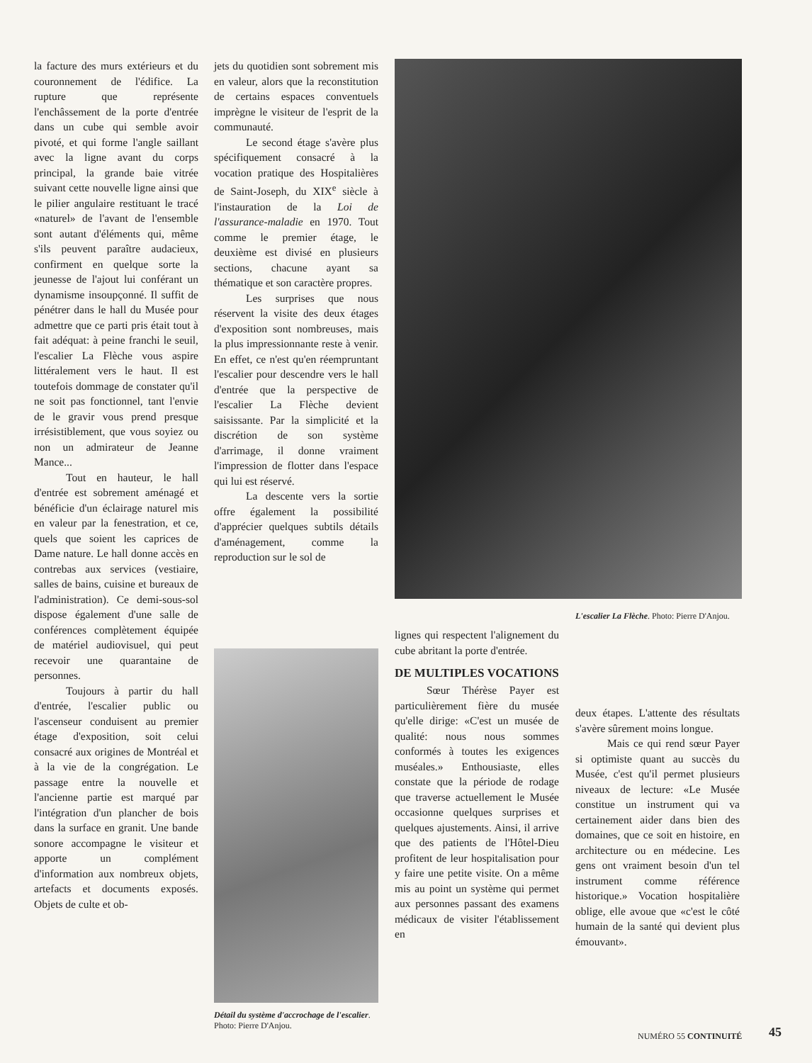la facture des murs extérieurs et du couronnement de l'édifice. La rupture que représente l'enchâssement de la porte d'entrée dans un cube qui semble avoir pivoté, et qui forme l'angle saillant avec la ligne avant du corps principal, la grande baie vitrée suivant cette nouvelle ligne ainsi que le pilier angulaire restituant le tracé «naturel» de l'avant de l'ensemble sont autant d'éléments qui, même s'ils peuvent paraître audacieux, confirment en quelque sorte la jeunesse de l'ajout lui conférant un dynamisme insoupçonné. Il suffit de pénétrer dans le hall du Musée pour admettre que ce parti pris était tout à fait adéquat: à peine franchi le seuil, l'escalier La Flèche vous aspire littéralement vers le haut. Il est toutefois dommage de constater qu'il ne soit pas fonctionnel, tant l'envie de le gravir vous prend presque irrésistiblement, que vous soyiez ou non un admirateur de Jeanne Mance...
Tout en hauteur, le hall d'entrée est sobrement aménagé et bénéficie d'un éclairage naturel mis en valeur par la fenestration, et ce, quels que soient les caprices de Dame nature. Le hall donne accès en contrebas aux services (vestiaire, salles de bains, cuisine et bureaux de l'administration). Ce demi-sous-sol dispose également d'une salle de conférences complètement équipée de matériel audiovisuel, qui peut recevoir une quarantaine de personnes.
Toujours à partir du hall d'entrée, l'escalier public ou l'ascenseur conduisent au premier étage d'exposition, soit celui consacré aux origines de Montréal et à la vie de la congrégation. Le passage entre la nouvelle et l'ancienne partie est marqué par l'intégration d'un plancher de bois dans la surface en granit. Une bande sonore accompagne le visiteur et apporte un complément d'information aux nombreux objets, artefacts et documents exposés. Objets de culte et ob-
jets du quotidien sont sobrement mis en valeur, alors que la reconstitution de certains espaces conventuels imprègne le visiteur de l'esprit de la communauté.
Le second étage s'avère plus spécifiquement consacré à la vocation pratique des Hospitalières de Saint-Joseph, du XIX<sup>e</sup> siècle à l'instauration de la Loi de l'assurance-maladie en 1970. Tout comme le premier étage, le deuxième est divisé en plusieurs sections, chacune ayant sa thématique et son caractère propres.
Les surprises que nous réservent la visite des deux étages d'exposition sont nombreuses, mais la plus impressionnante reste à venir. En effet, ce n'est qu'en réempruntant l'escalier pour descendre vers le hall d'entrée que la perspective de l'escalier La Flèche devient saisissante. Par la simplicité et la discrétion de son système d'arrimage, il donne vraiment l'impression de flotter dans l'espace qui lui est réservé.
La descente vers la sortie offre également la possibilité d'apprécier quelques subtils détails d'aménagement, comme la reproduction sur le sol de
L'escalier La Flèche. Photo: Pierre D'Anjou.
Détail du système d'accrochage de l'escalier. Photo: Pierre D'Anjou.
lignes qui respectent l'alignement du cube abritant la porte d'entrée.
DE MULTIPLES VOCATIONS
Sœur Thérèse Payer est particulièrement fière du musée qu'elle dirige: «C'est un musée de qualité: nous nous sommes conformés à toutes les exigences muséales.» Enthousiaste, elles constate que la période de rodage que traverse actuellement le Musée occasionne quelques surprises et quelques ajustements. Ainsi, il arrive que des patients de l'Hôtel-Dieu profitent de leur hospitalisation pour y faire une petite visite. On a même mis au point un système qui permet aux personnes passant des examens médicaux de visiter l'établissement en
deux étapes. L'attente des résultats s'avère sûrement moins longue.
Mais ce qui rend sœur Payer si optimiste quant au succès du Musée, c'est qu'il permet plusieurs niveaux de lecture: «Le Musée constitue un instrument qui va certainement aider dans bien des domaines, que ce soit en histoire, en architecture ou en médecine. Les gens ont vraiment besoin d'un tel instrument comme référence historique.» Vocation hospitalière oblige, elle avoue que «c'est le côté humain de la santé qui devient plus émouvant».
NUMÉRO 55 CONTINUITÉ 45